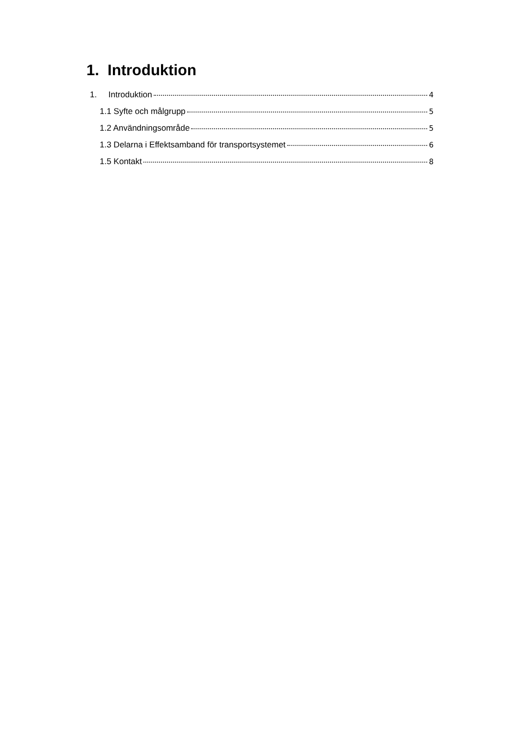1. Introduktion
1. Introduktion 4
1.1 Syfte och målgrupp 5
1.2 Användningsområde 5
1.3 Delarna i Effektsamband för transportsystemet 6
1.5 Kontakt 8